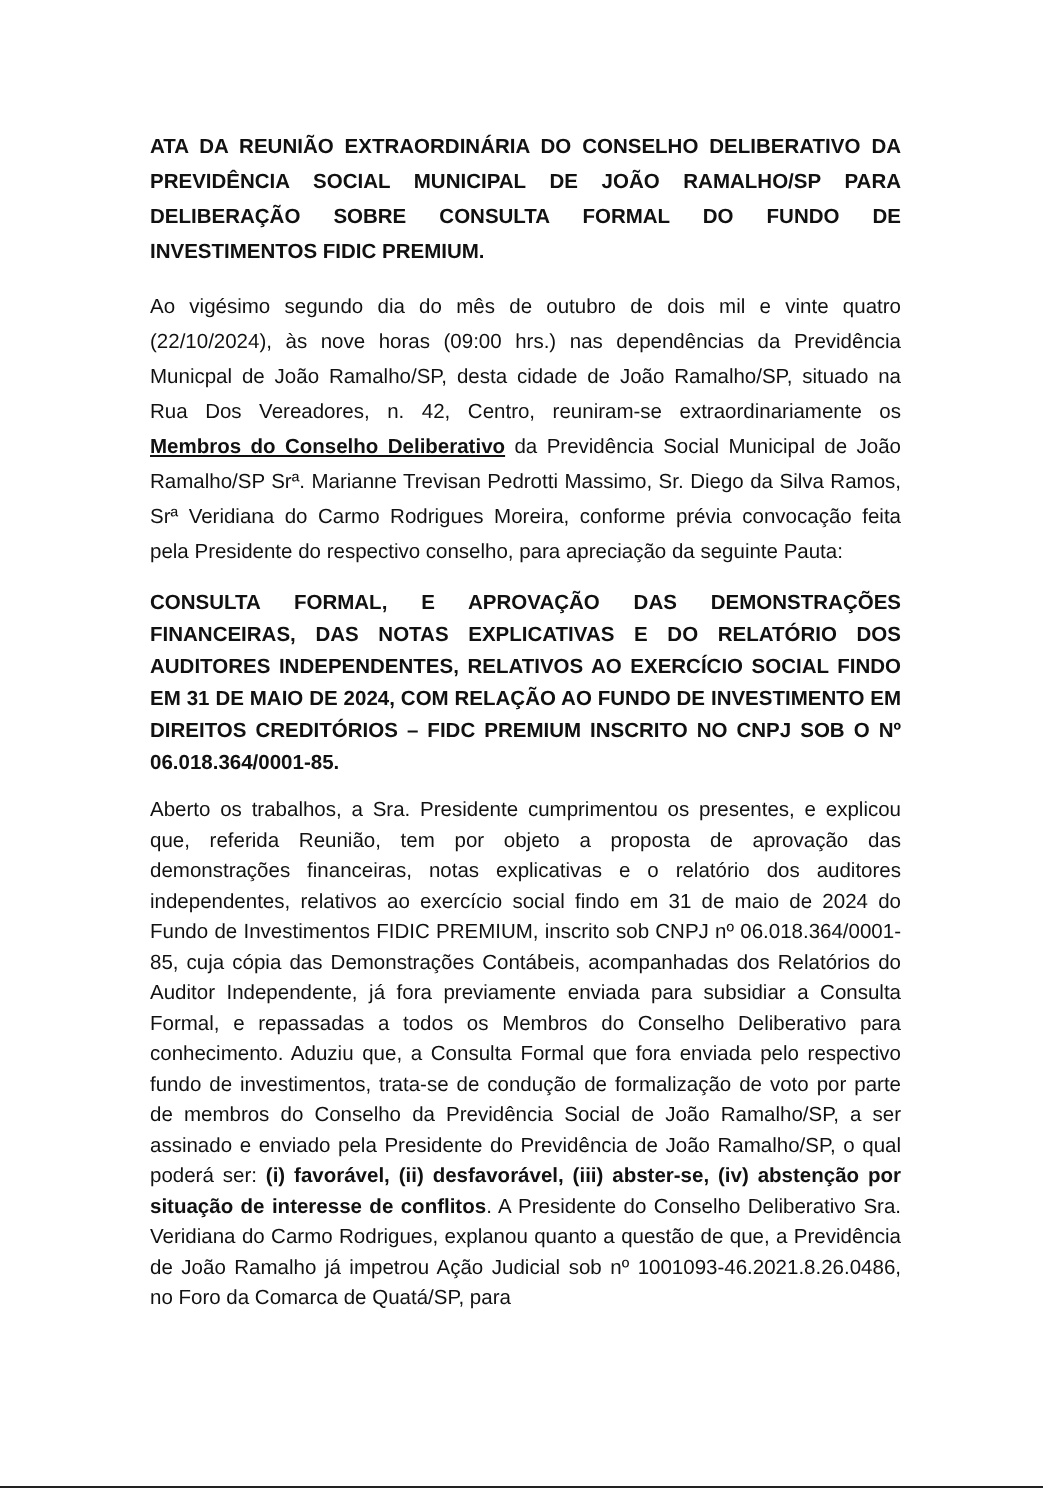ATA DA REUNIÃO EXTRAORDINÁRIA DO CONSELHO DELIBERATIVO DA PREVIDÊNCIA SOCIAL MUNICIPAL DE JOÃO RAMALHO/SP PARA DELIBERAÇÃO SOBRE CONSULTA FORMAL DO FUNDO DE INVESTIMENTOS FIDIC PREMIUM.
Ao vigésimo segundo dia do mês de outubro de dois mil e vinte quatro (22/10/2024), às nove horas (09:00 hrs.) nas dependências da Previdência Municpal de João Ramalho/SP, desta cidade de João Ramalho/SP, situado na Rua Dos Vereadores, n. 42, Centro, reuniram-se extraordinariamente os Membros do Conselho Deliberativo da Previdência Social Municipal de João Ramalho/SP Srª. Marianne Trevisan Pedrotti Massimo, Sr. Diego da Silva Ramos, Srª Veridiana do Carmo Rodrigues Moreira, conforme prévia convocação feita pela Presidente do respectivo conselho, para apreciação da seguinte Pauta:
CONSULTA FORMAL, E APROVAÇÃO DAS DEMONSTRAÇÕES FINANCEIRAS, DAS NOTAS EXPLICATIVAS E DO RELATÓRIO DOS AUDITORES INDEPENDENTES, RELATIVOS AO EXERCÍCIO SOCIAL FINDO EM 31 DE MAIO DE 2024, COM RELAÇÃO AO FUNDO DE INVESTIMENTO EM DIREITOS CREDITÓRIOS – FIDC PREMIUM INSCRITO NO CNPJ SOB O Nº 06.018.364/0001-85.
Aberto os trabalhos, a Sra. Presidente cumprimentou os presentes, e explicou que, referida Reunião, tem por objeto a proposta de aprovação das demonstrações financeiras, notas explicativas e o relatório dos auditores independentes, relativos ao exercício social findo em 31 de maio de 2024 do Fundo de Investimentos FIDIC PREMIUM, inscrito sob CNPJ nº 06.018.364/0001-85, cuja cópia das Demonstrações Contábeis, acompanhadas dos Relatórios do Auditor Independente, já fora previamente enviada para subsidiar a Consulta Formal, e repassadas a todos os Membros do Conselho Deliberativo para conhecimento. Aduziu que, a Consulta Formal que fora enviada pelo respectivo fundo de investimentos, trata-se de condução de formalização de voto por parte de membros do Conselho da Previdência Social de João Ramalho/SP, a ser assinado e enviado pela Presidente do Previdência de João Ramalho/SP, o qual poderá ser: (i) favorável, (ii) desfavorável, (iii) abster-se, (iv) abstenção por situação de interesse de conflitos. A Presidente do Conselho Deliberativo Sra. Veridiana do Carmo Rodrigues, explanou quanto a questão de que, a Previdência de João Ramalho já impetrou Ação Judicial sob nº 1001093-46.2021.8.26.0486, no Foro da Comarca de Quatá/SP, para